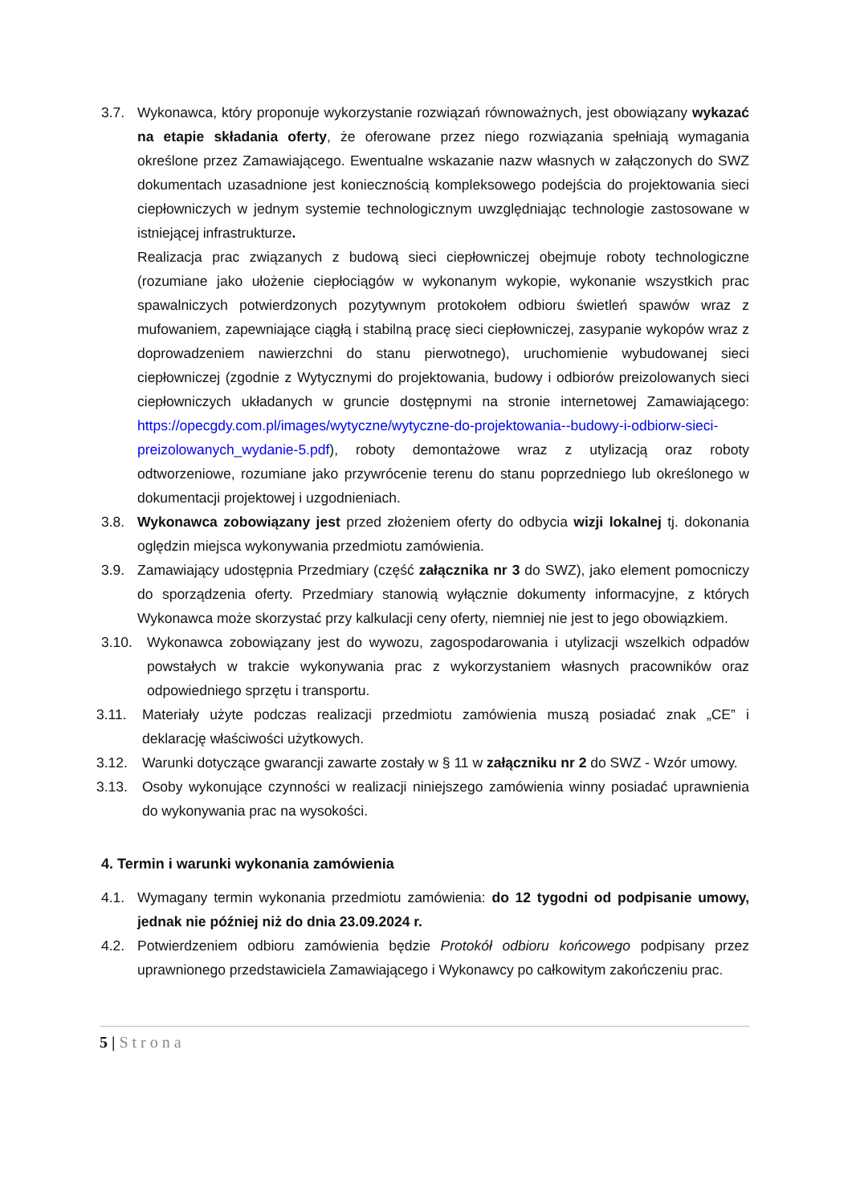3.7. Wykonawca, który proponuje wykorzystanie rozwiązań równoważnych, jest obowiązany wykazać na etapie składania oferty, że oferowane przez niego rozwiązania spełniają wymagania określone przez Zamawiającego. Ewentualne wskazanie nazw własnych w załączonych do SWZ dokumentach uzasadnione jest koniecznością kompleksowego podejścia do projektowania sieci ciepłowniczych w jednym systemie technologicznym uwzględniając technologie zastosowane w istniejącej infrastrukturze.
Realizacja prac związanych z budową sieci ciepłowniczej obejmuje roboty technologiczne (rozumiane jako ułożenie ciepłociągów w wykonanym wykopie, wykonanie wszystkich prac spawalniczych potwierdzonych pozytywnym protokołem odbioru świetleń spawów wraz z mufowaniem, zapewniające ciągłą i stabilną pracę sieci ciepłowniczej, zasypanie wykopów wraz z doprowadzeniem nawierzchni do stanu pierwotnego), uruchomienie wybudowanej sieci ciepłowniczej (zgodnie z Wytycznymi do projektowania, budowy i odbiorów preizolowanych sieci ciepłowniczych układanych w gruncie dostępnymi na stronie internetowej Zamawiającego: https://opecgdy.com.pl/images/wytyczne/wytyczne-do-projektowania--budowy-i-odbiorw-sieci-preizolowanych_wydanie-5.pdf), roboty demontażowe wraz z utylizacją oraz roboty odtworzeniowe, rozumiane jako przywrócenie terenu do stanu poprzedniego lub określonego w dokumentacji projektowej i uzgodnieniach.
3.8. Wykonawca zobowiązany jest przed złożeniem oferty do odbycia wizji lokalnej tj. dokonania oględzin miejsca wykonywania przedmiotu zamówienia.
3.9. Zamawiający udostępnia Przedmiary (część załącznika nr 3 do SWZ), jako element pomocniczy do sporządzenia oferty. Przedmiary stanowią wyłącznie dokumenty informacyjne, z których Wykonawca może skorzystać przy kalkulacji ceny oferty, niemniej nie jest to jego obowiązkiem.
3.10. Wykonawca zobowiązany jest do wywozu, zagospodarowania i utylizacji wszelkich odpadów powstałych w trakcie wykonywania prac z wykorzystaniem własnych pracowników oraz odpowiedniego sprzętu i transportu.
3.11. Materiały użyte podczas realizacji przedmiotu zamówienia muszą posiadać znak „CE” i deklarację właściwości użytkowych.
3.12. Warunki dotyczące gwarancji zawarte zostały w § 11 w załączniku nr 2 do SWZ - Wzór umowy.
3.13. Osoby wykonujące czynności w realizacji niniejszego zamówienia winny posiadać uprawnienia do wykonywania prac na wysokości.
4. Termin i warunki wykonania zamówienia
4.1. Wymagany termin wykonania przedmiotu zamówienia: do 12 tygodni od podpisanie umowy, jednak nie później niż do dnia 23.09.2024 r.
4.2. Potwierdzeniem odbioru zamówienia będzie Protokół odbioru końcowego podpisany przez uprawnionego przedstawiciela Zamawiającego i Wykonawcy po całkowitym zakończeniu prac.
5 | Strona